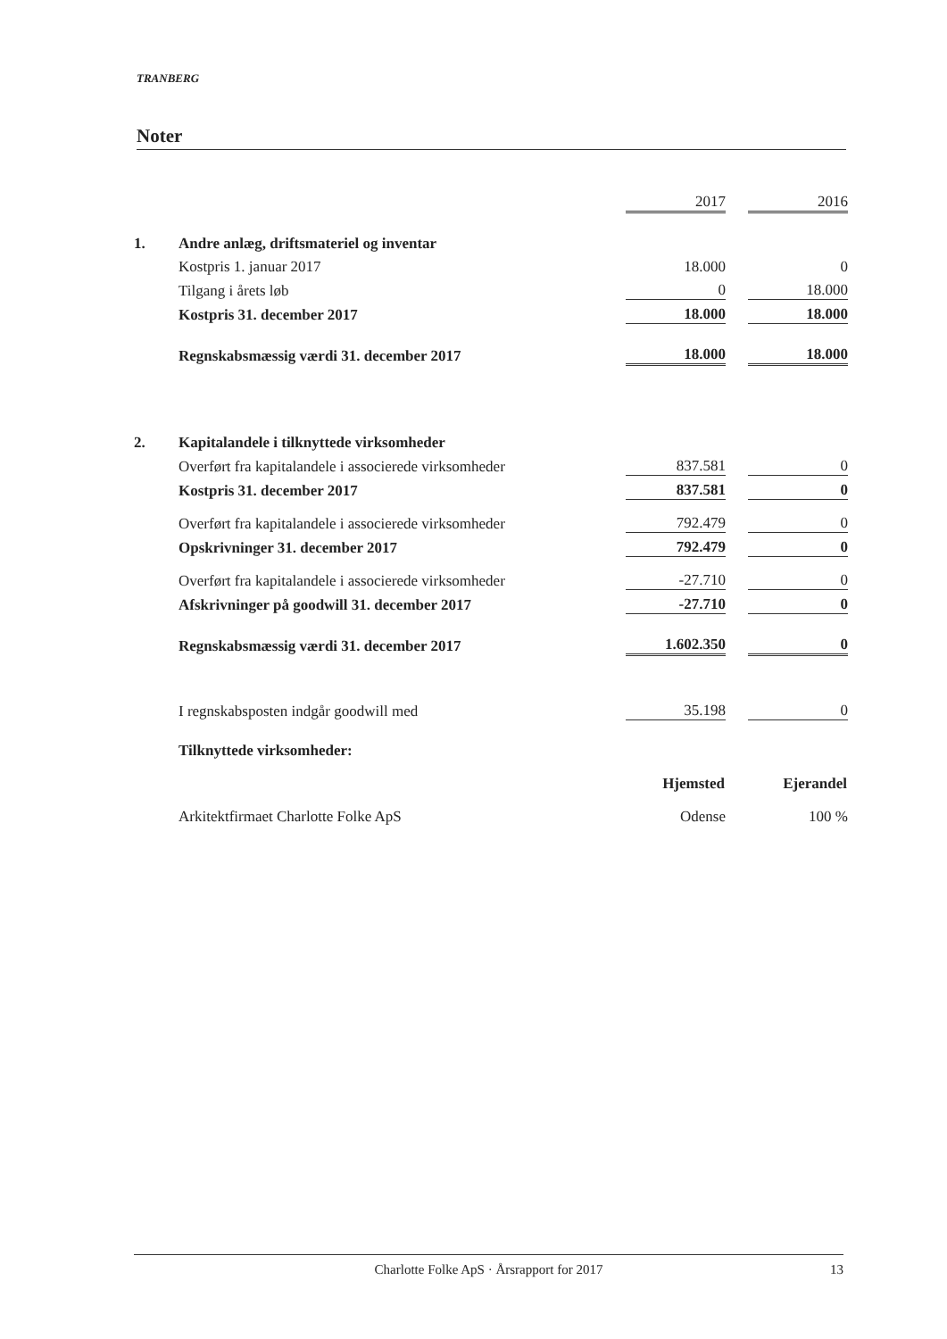TRANBERG
Noter
| | | 2017 | | 2016 |
| 1. | Andre anlæg, driftsmateriel og inventar | | | |
| | Kostpris 1. januar 2017 | 18.000 | | 0 |
| | Tilgang i årets løb | 0 | | 18.000 |
| | Kostpris 31. december 2017 | 18.000 | | 18.000 |
| | Regnskabsmæssig værdi 31. december 2017 | 18.000 | | 18.000 |
| 2. | Kapitalandele i tilknyttede virksomheder | | | |
| | Overført fra kapitalandele i associerede virksomheder | 837.581 | | 0 |
| | Kostpris 31. december 2017 | 837.581 | | 0 |
| | Overført fra kapitalandele i associerede virksomheder | 792.479 | | 0 |
| | Opskrivninger 31. december 2017 | 792.479 | | 0 |
| | Overført fra kapitalandele i associerede virksomheder | -27.710 | | 0 |
| | Afskrivninger på goodwill 31. december 2017 | -27.710 | | 0 |
| | Regnskabsmæssig værdi 31. december 2017 | 1.602.350 | | 0 |
| | I regnskabsposten indgår goodwill med | 35.198 | | 0 |
| | Tilknyttede virksomheder: | | | |
| | | Hjemsted | | Ejerandel |
| | Arkitektfirmaet Charlotte Folke ApS | Odense | | 100 % |
Charlotte Folke ApS · Årsrapport for 2017 13